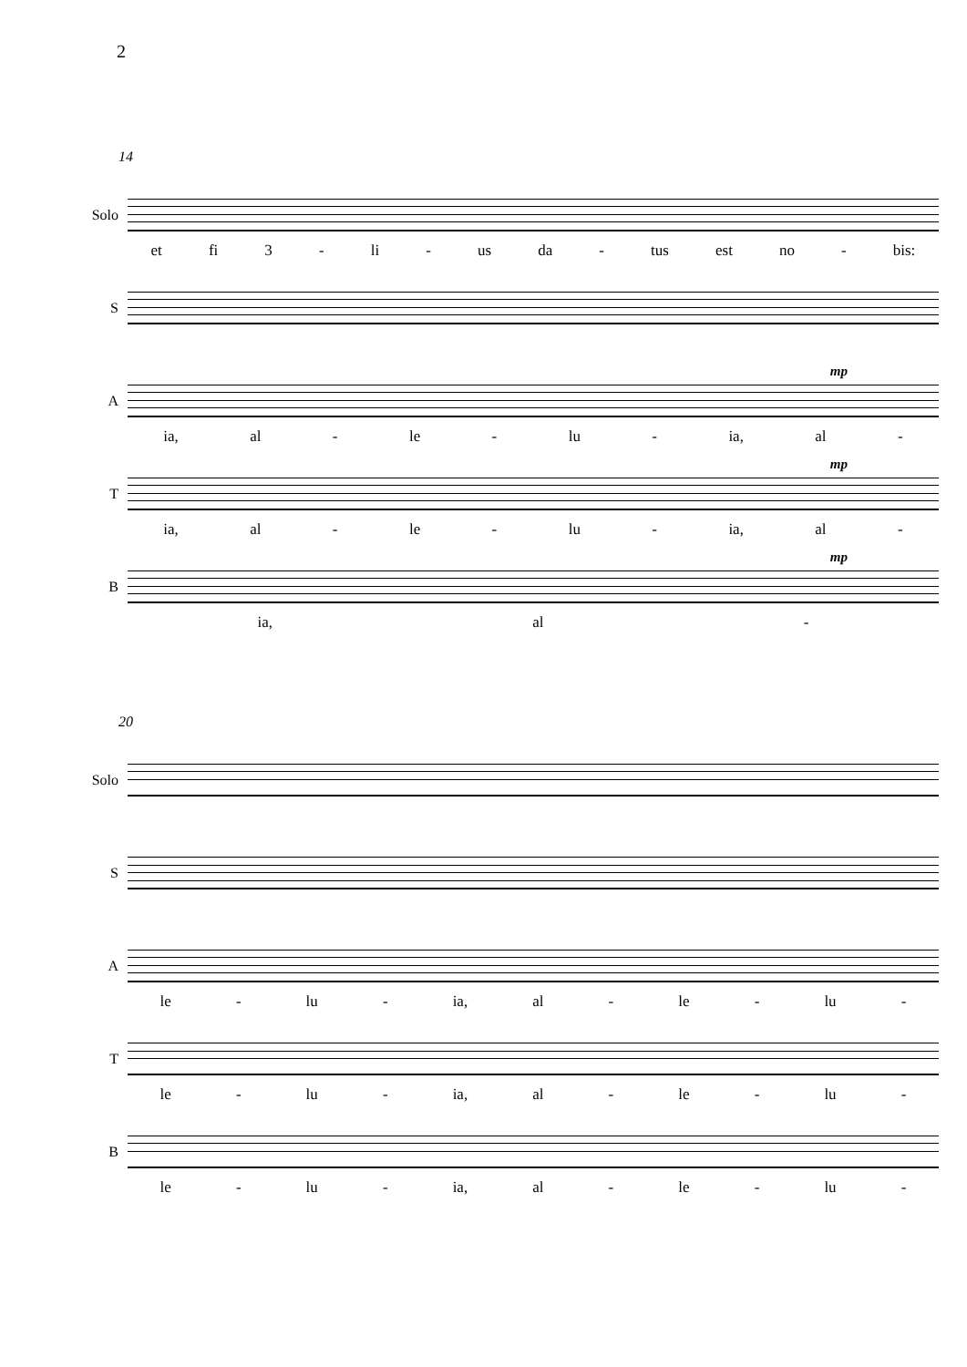2
14
Solo
et fi 3 - li - us da - tus est no - bis:
S
A
mp
ia, al - le - lu - ia, al -
T
mp
ia, al - le - lu - ia, al -
B
mp
ia, al -
20
Solo
S
A
le - lu - ia, al - le - lu -
T
le - lu - ia, al - le - lu -
B
le - lu - ia, al - le - lu -